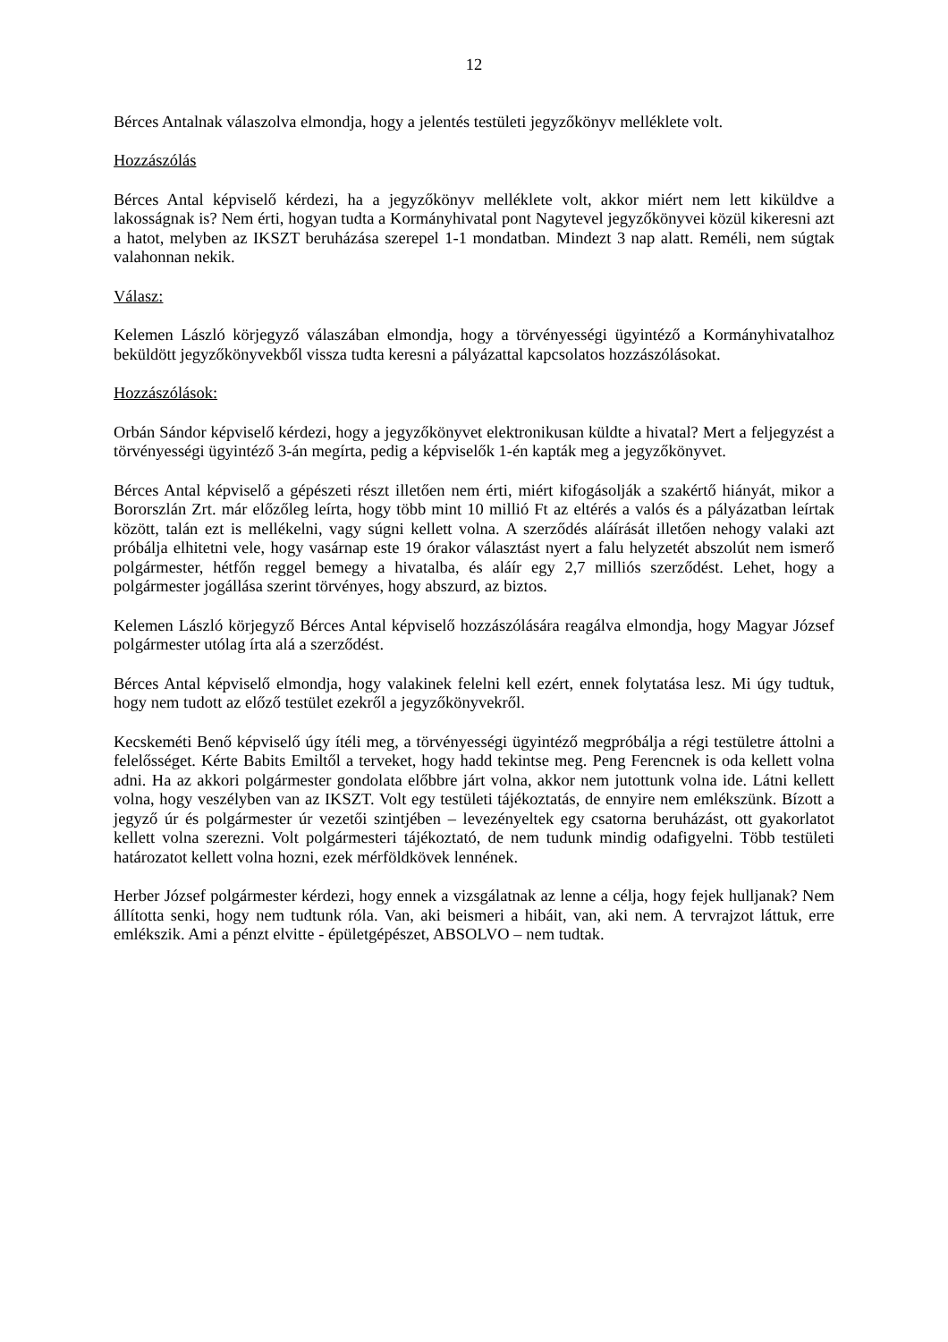12
Bérces Antalnak válaszolva elmondja, hogy a jelentés testületi jegyzőkönyv melléklete volt.
Hozzászólás
Bérces Antal képviselő kérdezi, ha a jegyzőkönyv melléklete volt, akkor miért nem lett kiküldve a lakosságnak is? Nem érti, hogyan tudta a Kormányhivatal pont Nagytevel jegyzőkönyvei közül kikeresni azt a hatot, melyben az IKSZT beruházása szerepel 1-1 mondatban. Mindezt 3 nap alatt. Reméli, nem súgtak valahonnan nekik.
Válasz:
Kelemen László körjegyző válaszában elmondja, hogy a törvényességi ügyintéző a Kormányhivatalhoz beküldött jegyzőkönyvekből vissza tudta keresni a pályázattal kapcsolatos hozzászólásokat.
Hozzászólások:
Orbán Sándor képviselő kérdezi, hogy a jegyzőkönyvet elektronikusan küldte a hivatal? Mert a feljegyzést a törvényességi ügyintéző 3-án megírta, pedig a képviselők 1-én kapták meg a jegyzőkönyvet.
Bérces Antal képviselő a gépészeti részt illetően nem érti, miért kifogásolják a szakértő hiányát, mikor a Bororszlán Zrt. már előzőleg leírta, hogy több mint 10 millió Ft az eltérés a valós és a pályázatban leírtak között, talán ezt is mellékelni, vagy súgni kellett volna. A szerződés aláírását illetően nehogy valaki azt próbálja elhitetni vele, hogy vasárnap este 19 órakor választást nyert a falu helyzetét abszolút nem ismerő polgármester, hétfőn reggel bemegy a hivatalba, és aláír egy 2,7 milliós szerződést. Lehet, hogy a polgármester jogállása szerint törvényes, hogy abszurd, az biztos.
Kelemen László körjegyző Bérces Antal képviselő hozzászólására reagálva elmondja, hogy Magyar József polgármester utólag írta alá a szerződést.
Bérces Antal képviselő elmondja, hogy valakinek felelni kell ezért, ennek folytatása lesz. Mi úgy tudtuk, hogy nem tudott az előző testület ezekről a jegyzőkönyvekről.
Kecskeméti Benő képviselő úgy ítéli meg, a törvényességi ügyintéző megpróbálja a régi testületre áttolni a felelősséget. Kérte Babits Emiltől a terveket, hogy hadd tekintse meg. Peng Ferencnek is oda kellett volna adni. Ha az akkori polgármester gondolata előbbre járt volna, akkor nem jutottunk volna ide. Látni kellett volna, hogy veszélyben van az IKSZT. Volt egy testületi tájékoztatás, de ennyire nem emlékszünk. Bízott a jegyző úr és polgármester úr vezetői szintjében – levezényeltek egy csatorna beruházást, ott gyakorlatot kellett volna szerezni. Volt polgármesteri tájékoztató, de nem tudunk mindig odafigyelni. Több testületi határozatot kellett volna hozni, ezek mérföldkövek lennének.
Herber József polgármester kérdezi, hogy ennek a vizsgálatnak az lenne a célja, hogy fejek hulljanak? Nem állította senki, hogy nem tudtunk róla. Van, aki beismeri a hibáit, van, aki nem. A tervrajzot láttuk, erre emlékszik. Ami a pénzt elvitte - épületgépészet, ABSOLVO – nem tudtak.